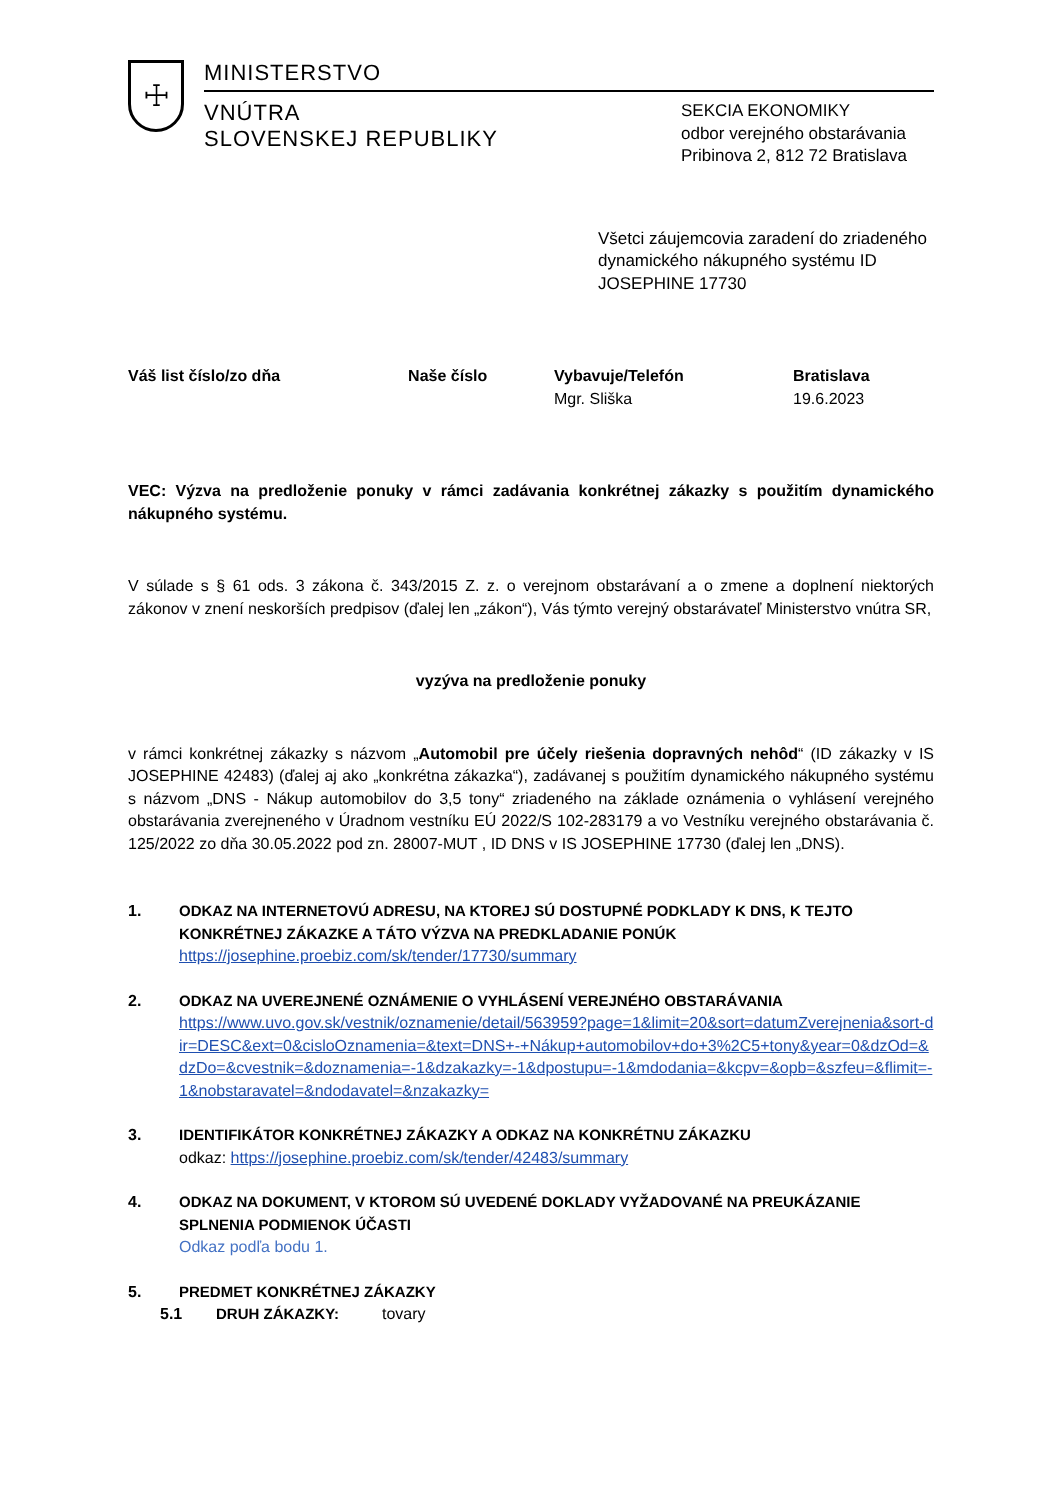☩
MINISTERSTVO
VNÚTRA
SLOVENSKEJ REPUBLIKY
SEKCIA EKONOMIKY
odbor verejného obstarávania
Pribinova 2, 812 72 Bratislava
Všetci záujemcovia zaradení do zriadeného dynamického nákupného systému ID JOSEPHINE 17730
| Váš list číslo/zo dňa | Naše číslo | Vybavuje/Telefón | Bratislava |
| --- | --- | --- | --- |
| | | Mgr. Sliška | 19.6.2023 |
VEC: Výzva na predloženie ponuky v rámci zadávania konkrétnej zákazky s použitím dynamického nákupného systému.
V súlade s § 61 ods. 3 zákona č. 343/2015 Z. z. o verejnom obstarávaní a o zmene a doplnení niektorých zákonov v znení neskorších predpisov (ďalej len „zákon“), Vás týmto verejný obstarávateľ Ministerstvo vnútra SR,
vyzýva na predloženie ponuky
v rámci konkrétnej zákazky s názvom „Automobil pre účely riešenia dopravných nehôd“ (ID zákazky v IS JOSEPHINE 42483) (ďalej aj ako „konkrétna zákazka“), zadávanej s použitím dynamického nákupného systému s názvom „DNS - Nákup automobilov do 3,5 tony“ zriadeného na základe oznámenia o vyhlásení verejného obstarávania zverejneného v Úradnom vestníku EÚ 2022/S 102-283179 a vo Vestníku verejného obstarávania č. 125/2022 zo dňa 30.05.2022 pod zn. 28007-MUT , ID DNS v IS JOSEPHINE 17730 (ďalej len „DNS).
1. ODKAZ NA INTERNETOVÚ ADRESU, NA KTOREJ SÚ DOSTUPNÉ PODKLADY K DNS, K TEJTO KONKRÉTNEJ ZÁKAZKE A TÁTO VÝZVA NA PREDKLADANIE PONÚK
https://josephine.proebiz.com/sk/tender/17730/summary
2. ODKAZ NA UVEREJNENÉ OZNÁMENIE O VYHLÁSENÍ VEREJNÉHO OBSTARÁVANIA
https://www.uvo.gov.sk/vestnik/oznamenie/detail/563959?page=1&limit=20&sort=datumZverejnenia&sort-dir=DESC&ext=0&cisloOznamenia=&text=DNS+-+Nákup+automobilov+do+3%2C5+tony&year=0&dzOd=&dzDo=&cvestnik=&doznamenia=-1&dzakazky=-1&dpostupu=-1&mdodania=&kcpv=&opb=&szfeu=&flimit=-1&nobstaravatel=&ndodavatel=&nzakazky=
3. IDENTIFIKÁTOR KONKRÉTNEJ ZÁKAZKY A ODKAZ NA KONKRÉTNU ZÁKAZKU
odkaz: https://josephine.proebiz.com/sk/tender/42483/summary
4. ODKAZ NA DOKUMENT, V KTOROM SÚ UVEDENÉ DOKLADY VYŽADOVANÉ NA PREUKÁZANIE SPLNENIA PODMIENOK ÚČASTI
Odkaz podľa bodu 1.
5. PREDMET KONKRÉTNEJ ZÁKAZKY
5.1 DRUH ZÁKAZKY: tovary